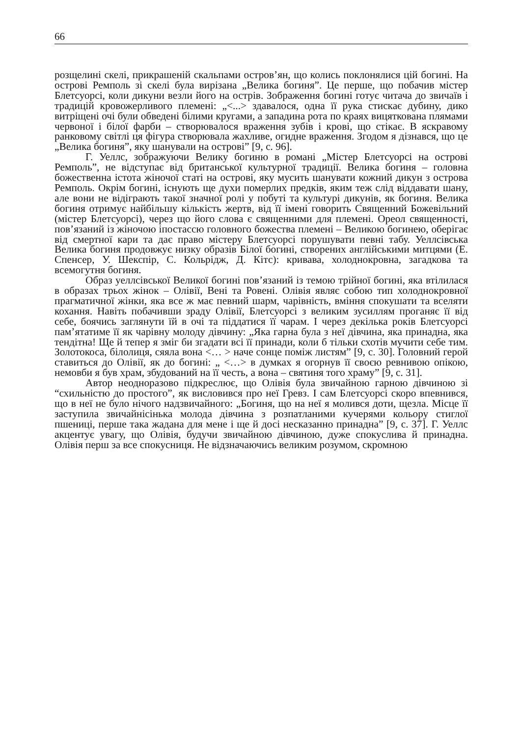66
розщелині скелі, прикрашеній скальпами остров’ян, що колись поклонялися цій богині. На острові Ремполь зі скелі була вирізана „Велика богиня”. Це перше, що побачив містер Блетсуорсі, коли дикуни везли його на острів. Зображення богині готує читача до звичаїв і традицій кровожерливого племені: „<...> здавалося, одна її рука стискає дубину, дико витріщені очі були обведені білими кругами, а западина рота по краях вицяткована плямами червоної і білої фарби – створювалося враження зубів і крові, що стікає. В яскравому ранковому світлі ця фігура створювала жахливе, огидне враження. Згодом я дізнався, що це „Велика богиня”, яку шанували на острові” [9, с. 96].
Г. Уеллс, зображуючи Велику богиню в романі „Містер Блетсуорсі на острові Ремполь”, не відступає від британської культурної традиції. Велика богиня – головна божественна істота жіночої статі на острові, яку мусить шанувати кожний дикун з острова Ремполь. Окрім богині, існують ще духи померлих предків, яким теж слід віддавати шану, але вони не відіграють такої значної ролі у побуті та культурі дикунів, як богиня. Велика богиня отримує найбільшу кількість жертв, від її імені говорить Священний Божевільний (містер Блетсуорсі), через що його слова є священними для племені. Ореол священності, пов’язаний із жіночою іпостассю головного божества племені – Великою богинею, оберігає від смертної кари та дає право містеру Блетсуорсі порушувати певні табу. Уеллсівська Велика богиня продовжує низку образів Білої богині, створених англійськими митцями (Е. Спенсер, У. Шекспір, С. Кольрідж, Д. Кітс): кривава, холоднокровна, загадкова та всемогутня богиня.
Образ уеллсівської Великої богині пов’язаний із темою трійної богині, яка втілилася в образах трьох жінок – Олівії, Вені та Ровені. Олівія являє собою тип холоднокровної прагматичної жінки, яка все ж має певний шарм, чарівність, вміння спокушати та вселяти кохання. Навіть побачивши зраду Олівії, Блетсуорсі з великим зусиллям проганяє її від себе, боячись заглянути їй в очі та піддатися її чарам. І через декілька років Блетсуорсі пам’ятатиме її як чарівну молоду дівчину: „Яка гарна була з неї дівчина, яка принадна, яка тендітна! Ще й тепер я зміг би згадати всі її принади, коли б тільки схотів мучити себе тим. Золотокоса, білолиця, сяяла вона <… > наче сонце поміж листям” [9, с. 30]. Головний герой ставиться до Олівії, як до богині: „ <…> в думках я огорнув її своєю ревнивою опікою, немовби я був храм, збудований на її честь, а вона – святиня того храму” [9, с. 31].
Автор неодноразово підкреслює, що Олівія була звичайною гарною дівчиною зі “схильністю до простого”, як висловився про неї Гревз. І сам Блетсуорсі скоро впевнився, що в неї не було нічого надзвичайного: „Богиня, що на неї я молився доти, щезла. Місце її заступила звичайнісінька молода дівчина з розпатланими кучерями кольору стиглої пшениці, перше така жадана для мене і ще й досі несказанно принадна” [9, с. 37]. Г. Уеллс акцентує увагу, що Олівія, будучи звичайною дівчиною, дуже спокуслива й принадна. Олівія перш за все спокусниця. Не відзначаючись великим розумом, скромною